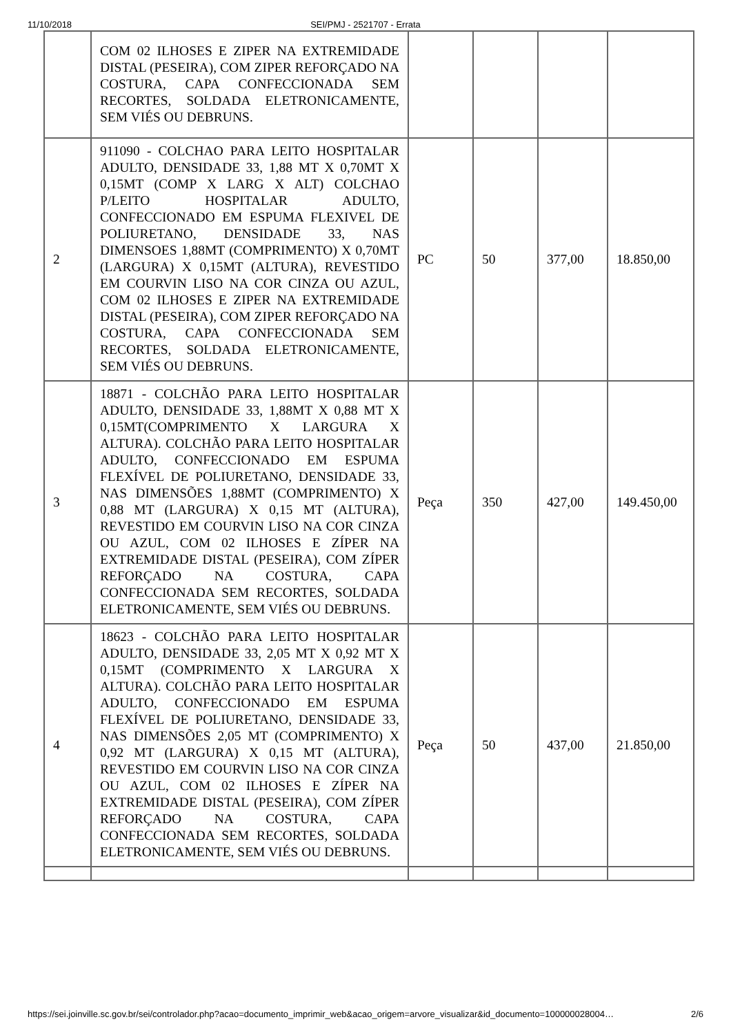11/10/2018
SEI/PMJ - 2521707 - Errata
| | COM 02 ILHOSES E ZIPER NA EXTREMIDADE DISTAL (PESEIRA), COM ZIPER REFORÇADO NA COSTURA, CAPA CONFECCIONADA SEM RECORTES, SOLDADA ELETRONICAMENTE, SEM VIÉS OU DEBRUNS. | | | | |
| 2 | 911090 - COLCHAO PARA LEITO HOSPITALAR ADULTO, DENSIDADE 33, 1,88 MT X 0,70MT X 0,15MT (COMP X LARG X ALT) COLCHAO P/LEITO HOSPITALAR ADULTO, CONFECCIONADO EM ESPUMA FLEXIVEL DE POLIURETANO, DENSIDADE 33, NAS DIMENSOES 1,88MT (COMPRIMENTO) X 0,70MT (LARGURA) X 0,15MT (ALTURA), REVESTIDO EM COURVIN LISO NA COR CINZA OU AZUL, COM 02 ILHOSES E ZIPER NA EXTREMIDADE DISTAL (PESEIRA), COM ZIPER REFORÇADO NA COSTURA, CAPA CONFECCIONADA SEM RECORTES, SOLDADA ELETRONICAMENTE, SEM VIÉS OU DEBRUNS. | PC | 50 | 377,00 | 18.850,00 |
| 3 | 18871 - COLCHÃO PARA LEITO HOSPITALAR ADULTO, DENSIDADE 33, 1,88MT X 0,88 MT X 0,15MT(COMPRIMENTO X LARGURA X ALTURA). COLCHÃO PARA LEITO HOSPITALAR ADULTO, CONFECCIONADO EM ESPUMA FLEXÍVEL DE POLIURETANO, DENSIDADE 33, NAS DIMENSÕES 1,88MT (COMPRIMENTO) X 0,88 MT (LARGURA) X 0,15 MT (ALTURA), REVESTIDO EM COURVIN LISO NA COR CINZA OU AZUL, COM 02 ILHOSES E ZÍPER NA EXTREMIDADE DISTAL (PESEIRA), COM ZÍPER REFORÇADO NA COSTURA, CAPA CONFECCIONADA SEM RECORTES, SOLDADA ELETRONICAMENTE, SEM VIÉS OU DEBRUNS. | Peça | 350 | 427,00 | 149.450,00 |
| 4 | 18623 - COLCHÃO PARA LEITO HOSPITALAR ADULTO, DENSIDADE 33, 2,05 MT X 0,92 MT X 0,15MT (COMPRIMENTO X LARGURA X ALTURA). COLCHÃO PARA LEITO HOSPITALAR ADULTO, CONFECCIONADO EM ESPUMA FLEXÍVEL DE POLIURETANO, DENSIDADE 33, NAS DIMENSÕES 2,05 MT (COMPRIMENTO) X 0,92 MT (LARGURA) X 0,15 MT (ALTURA), REVESTIDO EM COURVIN LISO NA COR CINZA OU AZUL, COM 02 ILHOSES E ZÍPER NA EXTREMIDADE DISTAL (PESEIRA), COM ZÍPER REFORÇADO NA COSTURA, CAPA CONFECCIONADA SEM RECORTES, SOLDADA ELETRONICAMENTE, SEM VIÉS OU DEBRUNS. | Peça | 50 | 437,00 | 21.850,00 |
https://sei.joinville.sc.gov.br/sei/controlador.php?acao=documento_imprimir_web&acao_origem=arvore_visualizar&id_documento=100000028004… 2/6